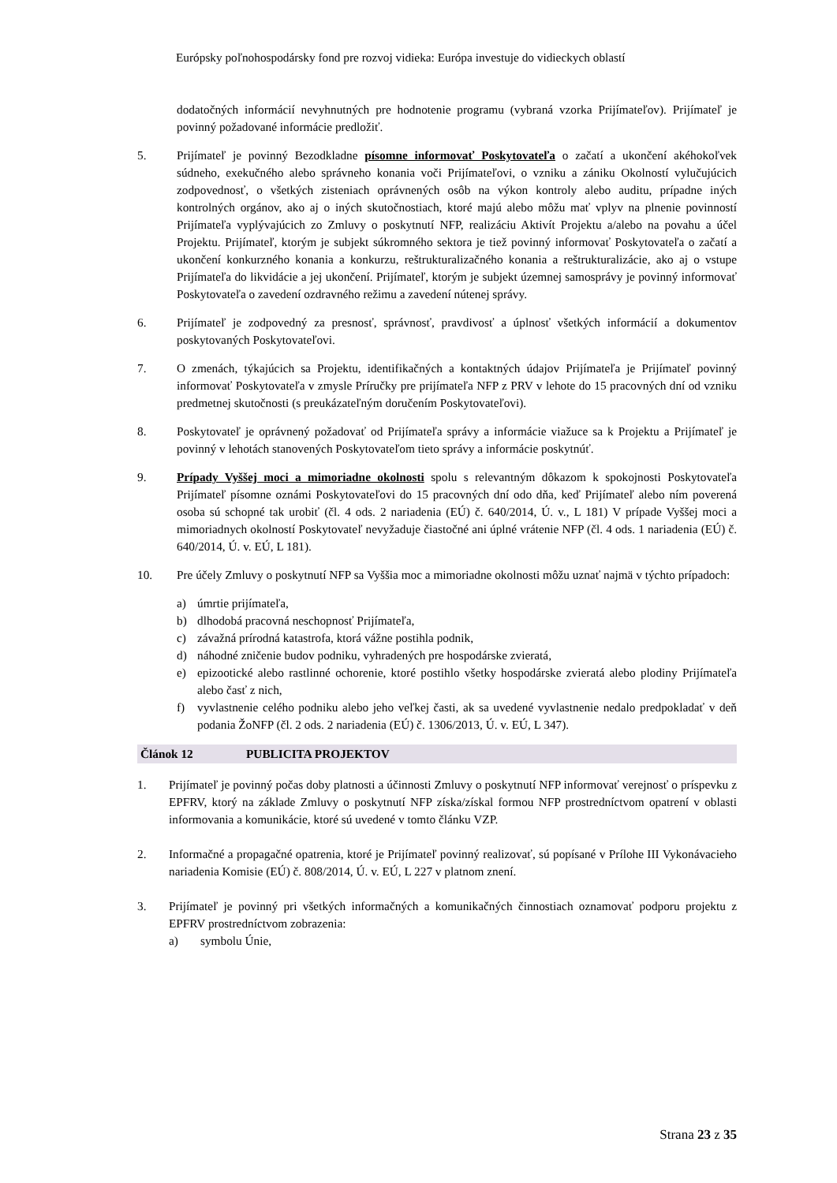Európsky poľnohospodársky fond pre rozvoj vidieka: Európa investuje do vidieckych oblastí
dodatočných informácií nevyhnutných pre hodnotenie programu (vybraná vzorka Prijímateľov). Prijímateľ je povinný požadované informácie predložiť.
5. Prijímateľ je povinný Bezodkladne písomne informovať Poskytovateľa o začatí a ukončení akéhokoľvek súdneho, exekučného alebo správneho konania voči Prijímateľovi, o vzniku a zániku Okolností vylučujúcich zodpovednosť, o všetkých zisteniach oprávnených osôb na výkon kontroly alebo auditu, prípadne iných kontrolných orgánov, ako aj o iných skutočnostiach, ktoré majú alebo môžu mať vplyv na plnenie povinností Prijímateľa vyplývajúcich zo Zmluvy o poskytnutí NFP, realizáciu Aktivít Projektu a/alebo na povahu a účel Projektu. Prijímateľ, ktorým je subjekt súkromného sektora je tiež povinný informovať Poskytovateľa o začatí a ukončení konkurzného konania a konkurzu, reštrukturalizačného konania a reštrukturalizácie, ako aj o vstupe Prijímateľa do likvidácie a jej ukončení. Prijímateľ, ktorým je subjekt územnej samosprávy je povinný informovať Poskytovateľa o zavedení ozdravného režimu a zavedení nútenej správy.
6. Prijímateľ je zodpovedný za presnosť, správnosť, pravdivosť a úplnosť všetkých informácií a dokumentov poskytovaných Poskytovateľovi.
7. O zmenách, týkajúcich sa Projektu, identifikačných a kontaktných údajov Prijímateľa je Prijímateľ povinný informovať Poskytovateľa v zmysle Príručky pre prijímateľa NFP z PRV v lehote do 15 pracovných dní od vzniku predmetnej skutočnosti (s preukázateľným doručením Poskytovateľovi).
8. Poskytovateľ je oprávnený požadovať od Prijímateľa správy a informácie viažuce sa k Projektu a Prijímateľ je povinný v lehotách stanovených Poskytovateľom tieto správy a informácie poskytnúť.
9. Prípady Vyššej moci a mimoriadne okolnosti spolu s relevantným dôkazom k spokojnosti Poskytovateľa Prijímateľ písomne oznámi Poskytovateľovi do 15 pracovných dní odo dňa, keď Prijímateľ alebo ním poverená osoba sú schopné tak urobiť (čl. 4 ods. 2 nariadenia (EÚ) č. 640/2014, Ú. v., L 181) V prípade Vyššej moci a mimoriadnych okolností Poskytovateľ nevyžaduje čiastočné ani úplné vrátenie NFP (čl. 4 ods. 1 nariadenia (EÚ) č. 640/2014, Ú. v. EÚ, L 181).
10. Pre účely Zmluvy o poskytnutí NFP sa Vyššia moc a mimoriadne okolnosti môžu uznať najmä v týchto prípadoch:
a) úmrtie prijímateľa,
b) dlhodobá pracovná neschopnosť Prijímateľa,
c) závažná prírodná katastrofa, ktorá vážne postihla podnik,
d) náhodné zničenie budov podniku, vyhradených pre hospodárske zvieratá,
e) epizootické alebo rastlinné ochorenie, ktoré postihlo všetky hospodárske zvieratá alebo plodiny Prijímateľa alebo časť z nich,
f) vyvlastnenie celého podniku alebo jeho veľkej časti, ak sa uvedené vyvlastnenie nedalo predpokladať v deň podania ŽoNFP (čl. 2 ods. 2 nariadenia (EÚ) č. 1306/2013, Ú. v. EÚ, L 347).
Článok 12 PUBLICITA PROJEKTOV
1. Prijímateľ je povinný počas doby platnosti a účinnosti Zmluvy o poskytnutí NFP informovať verejnosť o príspevku z EPFRV, ktorý na základe Zmluvy o poskytnutí NFP získa/získal formou NFP prostredníctvom opatrení v oblasti informovania a komunikácie, ktoré sú uvedené v tomto článku VZP.
2. Informačné a propagačné opatrenia, ktoré je Prijímateľ povinný realizovať, sú popísané v Prílohe III Vykonávacieho nariadenia Komisie (EÚ) č. 808/2014, Ú. v. EÚ, L 227 v platnom znení.
3. Prijímateľ je povinný pri všetkých informačných a komunikačných činnostiach oznamovať podporu projektu z EPFRV prostredníctvom zobrazenia:
a) symbolu Únie,
Strana 23 z 35